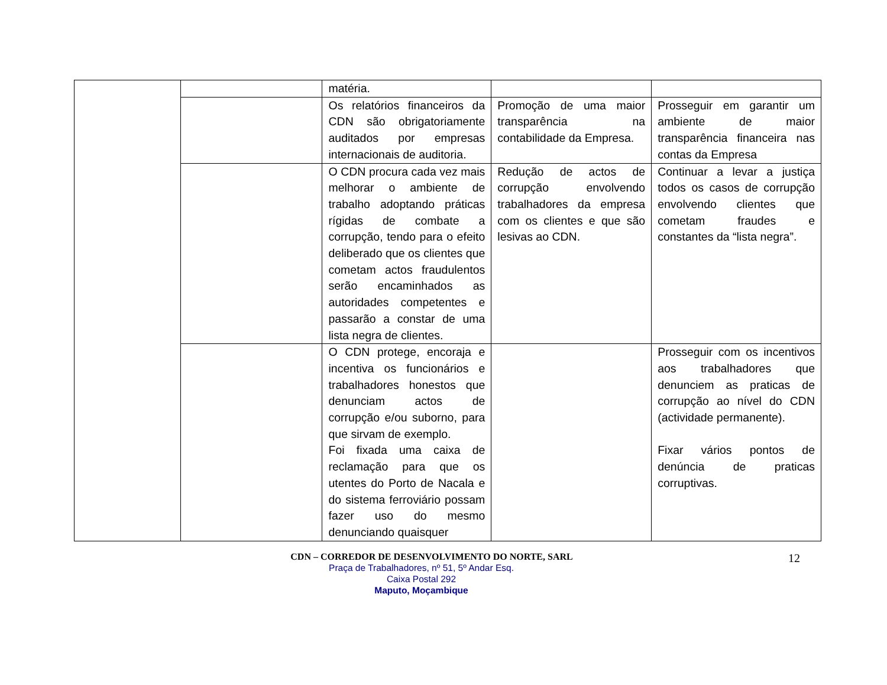| | | matéria. | | |
| | | Os relatórios financeiros da CDN são obrigatoriamente auditados por empresas internacionais de auditoria. | Promoção de uma maior transparência na contabilidade da Empresa. | Prosseguir em garantir um ambiente de maior transparência financeira nas contas da Empresa |
| | | O CDN procura cada vez mais melhorar o ambiente de trabalho adoptando práticas rígidas de combate a corrupção, tendo para o efeito deliberado que os clientes que cometam actos fraudulentos serão encaminhados as autoridades competentes e passarão a constar de uma lista negra de clientes. | Redução de actos de corrupção envolvendo trabalhadores da empresa com os clientes e que são lesivas ao CDN. | Continuar a levar a justiça todos os casos de corrupção envolvendo clientes que cometam fraudes e constantes da “lista negra”. |
| | | O CDN protege, encoraja e incentiva os funcionários e trabalhadores honestos que denunciam actos de corrupção e/ou suborno, para que sirvam de exemplo. Foi fixada uma caixa de reclamação para que os utentes do Porto de Nacala e do sistema ferroviário possam fazer uso do mesmo denunciando quaisquer | | Prosseguir com os incentivos aos trabalhadores que denunciem as praticas de corrupção ao nível do CDN (actividade permanente). Fixar vários pontos de denúncia de praticas corruptivas. |
CDN – CORREDOR DE DESENVOLVIMENTO DO NORTE, SARL
12
Praça de Trabalhadores, nº 51, 5º Andar Esq.
Caixa Postal 292
Maputo, Moçambique